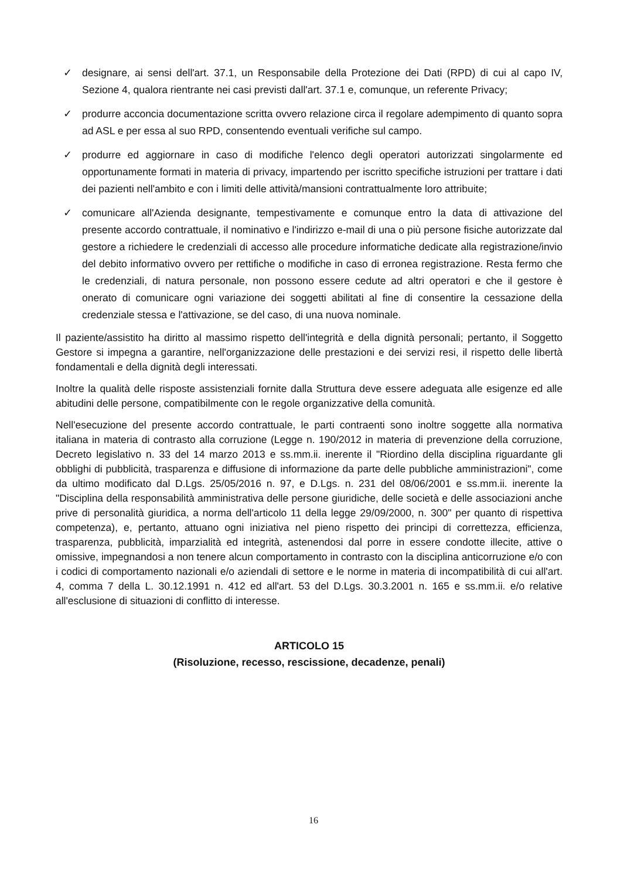✓ designare, ai sensi dell'art. 37.1, un Responsabile della Protezione dei Dati (RPD) di cui al capo IV, Sezione 4, qualora rientrante nei casi previsti dall'art. 37.1 e, comunque, un referente Privacy;
✓ produrre acconcia documentazione scritta ovvero relazione circa il regolare adempimento di quanto sopra ad ASL e per essa al suo RPD, consentendo eventuali verifiche sul campo.
✓ produrre ed aggiornare in caso di modifiche l'elenco degli operatori autorizzati singolarmente ed opportunamente formati in materia di privacy, impartendo per iscritto specifiche istruzioni per trattare i dati dei pazienti nell'ambito e con i limiti delle attività/mansioni contrattualmente loro attribuite;
✓ comunicare all'Azienda designante, tempestivamente e comunque entro la data di attivazione del presente accordo contrattuale, il nominativo e l'indirizzo e-mail di una o più persone fisiche autorizzate dal gestore a richiedere le credenziali di accesso alle procedure informatiche dedicate alla registrazione/invio del debito informativo ovvero per rettifiche o modifiche in caso di erronea registrazione. Resta fermo che le credenziali, di natura personale, non possono essere cedute ad altri operatori e che il gestore è onerato di comunicare ogni variazione dei soggetti abilitati al fine di consentire la cessazione della credenziale stessa e l'attivazione, se del caso, di una nuova nominale.
Il paziente/assistito ha diritto al massimo rispetto dell'integrità e della dignità personali; pertanto, il Soggetto Gestore si impegna a garantire, nell'organizzazione delle prestazioni e dei servizi resi, il rispetto delle libertà fondamentali e della dignità degli interessati.
Inoltre la qualità delle risposte assistenziali fornite dalla Struttura deve essere adeguata alle esigenze ed alle abitudini delle persone, compatibilmente con le regole organizzative della comunità.
Nell'esecuzione del presente accordo contrattuale, le parti contraenti sono inoltre soggette alla normativa italiana in materia di contrasto alla corruzione (Legge n. 190/2012 in materia di prevenzione della corruzione, Decreto legislativo n. 33 del 14 marzo 2013 e ss.mm.ii. inerente il "Riordino della disciplina riguardante gli obblighi di pubblicità, trasparenza e diffusione di informazione da parte delle pubbliche amministrazioni", come da ultimo modificato dal D.Lgs. 25/05/2016 n. 97, e D.Lgs. n. 231 del 08/06/2001 e ss.mm.ii. inerente la "Disciplina della responsabilità amministrativa delle persone giuridiche, delle società e delle associazioni anche prive di personalità giuridica, a norma dell'articolo 11 della legge 29/09/2000, n. 300" per quanto di rispettiva competenza), e, pertanto, attuano ogni iniziativa nel pieno rispetto dei principi di correttezza, efficienza, trasparenza, pubblicità, imparzialità ed integrità, astenendosi dal porre in essere condotte illecite, attive o omissive, impegnandosi a non tenere alcun comportamento in contrasto con la disciplina anticorruzione e/o con i codici di comportamento nazionali e/o aziendali di settore e le norme in materia di incompatibilità di cui all'art. 4, comma 7 della L. 30.12.1991 n. 412 ed all'art. 53 del D.Lgs. 30.3.2001 n. 165 e ss.mm.ii. e/o relative all'esclusione di situazioni di conflitto di interesse.
ARTICOLO 15
(Risoluzione, recesso, rescissione, decadenze, penali)
16